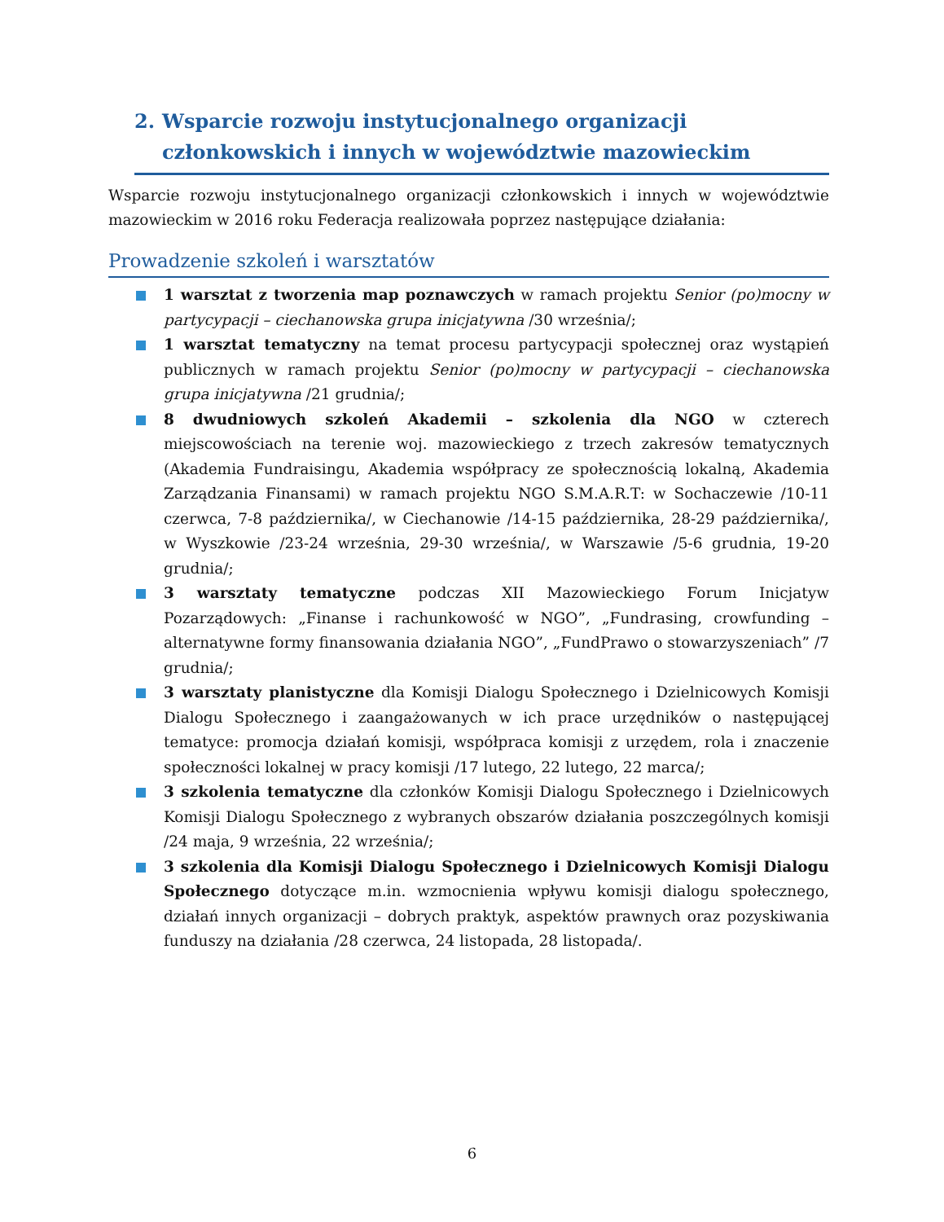2. Wsparcie rozwoju instytucjonalnego organizacji członkowskich i innych w województwie mazowieckim
Wsparcie rozwoju instytucjonalnego organizacji członkowskich i innych w województwie mazowieckim w 2016 roku Federacja realizowała poprzez następujące działania:
Prowadzenie szkoleń i warsztatów
1 warsztat z tworzenia map poznawczych w ramach projektu Senior (po)mocny w partycypacji – ciechanowska grupa inicjatywna /30 września/;
1 warsztat tematyczny na temat procesu partycypacji społecznej oraz wystąpień publicznych w ramach projektu Senior (po)mocny w partycypacji – ciechanowska grupa inicjatywna /21 grudnia/;
8 dwudniowych szkoleń Akademii – szkolenia dla NGO w czterech miejscowościach na terenie woj. mazowieckiego z trzech zakresów tematycznych (Akademia Fundraisingu, Akademia współpracy ze społecznością lokalną, Akademia Zarządzania Finansami) w ramach projektu NGO S.M.A.R.T: w Sochaczewie /10-11 czerwca, 7-8 października/, w Ciechanowie /14-15 października, 28-29 października/, w Wyszkowie /23-24 września, 29-30 września/, w Warszawie /5-6 grudnia, 19-20 grudnia/;
3 warsztaty tematyczne podczas XII Mazowieckiego Forum Inicjatyw Pozarządowych: „Finanse i rachunkowość w NGO”, „Fundrasing, crowfunding – alternatywne formy finansowania działania NGO”, „FundPrawo o stowarzyszeniach” /7 grudnia/;
3 warsztaty planistyczne dla Komisji Dialogu Społecznego i Dzielnicowych Komisji Dialogu Społecznego i zaangażowanych w ich prace urzędników o następującej tematyce: promocja działań komisji, współpraca komisji z urzędem, rola i znaczenie społeczności lokalnej w pracy komisji /17 lutego, 22 lutego, 22 marca/;
3 szkolenia tematyczne dla członków Komisji Dialogu Społecznego i Dzielnicowych Komisji Dialogu Społecznego z wybranych obszarów działania poszczególnych komisji /24 maja, 9 września, 22 września/;
3 szkolenia dla Komisji Dialogu Społecznego i Dzielnicowych Komisji Dialogu Społecznego dotyczące m.in. wzmocnienia wpływu komisji dialogu społecznego, działań innych organizacji – dobrych praktyk, aspektów prawnych oraz pozyskiwania funduszy na działania /28 czerwca, 24 listopada, 28 listopada/.
6